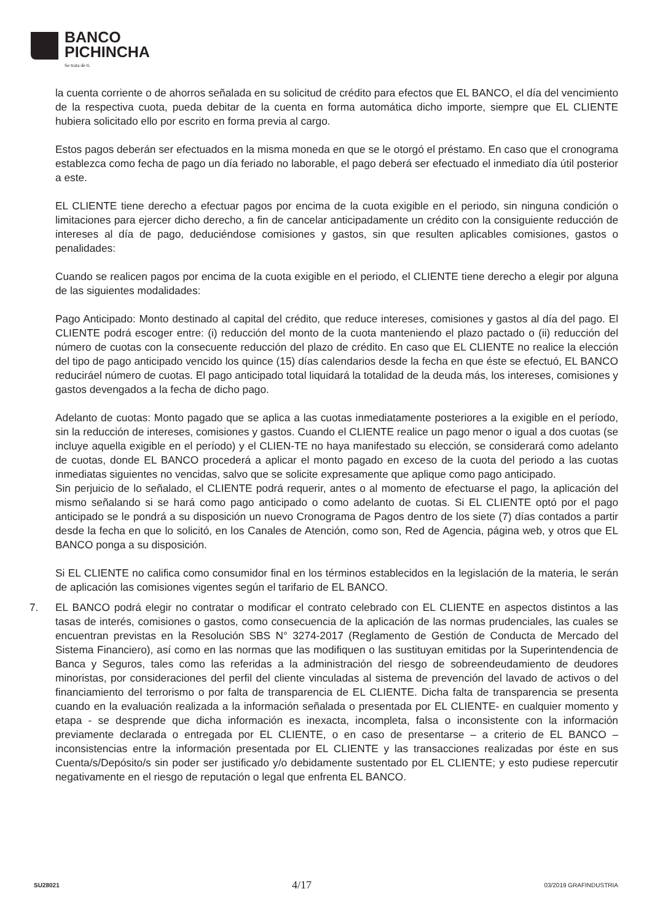BANCO
PICHINCHA
Se trata de ti.
la cuenta corriente o de ahorros señalada en su solicitud de crédito para efectos que EL BANCO, el día del vencimiento de la respectiva cuota, pueda debitar de la cuenta en forma automática dicho importe, siempre que EL CLIENTE hubiera solicitado ello por escrito en forma previa al cargo.
Estos pagos deberán ser efectuados en la misma moneda en que se le otorgó el préstamo. En caso que el cronograma establezca como fecha de pago un día feriado no laborable, el pago deberá ser efectuado el inmediato día útil posterior a este.
EL CLIENTE tiene derecho a efectuar pagos por encima de la cuota exigible en el periodo, sin ninguna condición o limitaciones para ejercer dicho derecho, a fin de cancelar anticipadamente un crédito con la consiguiente reducción de intereses al día de pago, deduciéndose comisiones y gastos, sin que resulten aplicables comisiones, gastos o penalidades:
Cuando se realicen pagos por encima de la cuota exigible en el periodo, el CLIENTE tiene derecho a elegir por alguna de las siguientes modalidades:
Pago Anticipado: Monto destinado al capital del crédito, que reduce intereses, comisiones y gastos al día del pago. El CLIENTE podrá escoger entre: (i) reducción del monto de la cuota manteniendo el plazo pactado o (ii) reducción del número de cuotas con la consecuente reducción del plazo de crédito. En caso que EL CLIENTE no realice la elección del tipo de pago anticipado vencido los quince (15) días calendarios desde la fecha en que éste se efectuó, EL BANCO reduciráel número de cuotas. El pago anticipado total liquidará la totalidad de la deuda más, los intereses, comisiones y gastos devengados a la fecha de dicho pago.
Adelanto de cuotas: Monto pagado que se aplica a las cuotas inmediatamente posteriores a la exigible en el período, sin la reducción de intereses, comisiones y gastos. Cuando el CLIENTE realice un pago menor o igual a dos cuotas (se incluye aquella exigible en el período) y el CLIEN-TE no haya manifestado su elección, se considerará como adelanto de cuotas, donde EL BANCO procederá a aplicar el monto pagado en exceso de la cuota del periodo a las cuotas inmediatas siguientes no vencidas, salvo que se solicite expresamente que aplique como pago anticipado.
Sin perjuicio de lo señalado, el CLIENTE podrá requerir, antes o al momento de efectuarse el pago, la aplicación del mismo señalando si se hará como pago anticipado o como adelanto de cuotas. Si EL CLIENTE optó por el pago anticipado se le pondrá a su disposición un nuevo Cronograma de Pagos dentro de los siete (7) días contados a partir desde la fecha en que lo solicitó, en los Canales de Atención, como son, Red de Agencia, página web, y otros que EL BANCO ponga a su disposición.
Si EL CLIENTE no califica como consumidor final en los términos establecidos en la legislación de la materia, le serán de aplicación las comisiones vigentes según el tarifario de EL BANCO.
7. EL BANCO podrá elegir no contratar o modificar el contrato celebrado con EL CLIENTE en aspectos distintos a las tasas de interés, comisiones o gastos, como consecuencia de la aplicación de las normas prudenciales, las cuales se encuentran previstas en la Resolución SBS N° 3274-2017 (Reglamento de Gestión de Conducta de Mercado del Sistema Financiero), así como en las normas que las modifiquen o las sustituyan emitidas por la Superintendencia de Banca y Seguros, tales como las referidas a la administración del riesgo de sobreendeudamiento de deudores minoristas, por consideraciones del perfil del cliente vinculadas al sistema de prevención del lavado de activos o del financiamiento del terrorismo o por falta de transparencia de EL CLIENTE. Dicha falta de transparencia se presenta cuando en la evaluación realizada a la información señalada o presentada por EL CLIENTE- en cualquier momento y etapa - se desprende que dicha información es inexacta, incompleta, falsa o inconsistente con la información previamente declarada o entregada por EL CLIENTE, o en caso de presentarse – a criterio de EL BANCO – inconsistencias entre la información presentada por EL CLIENTE y las transacciones realizadas por éste en sus Cuenta/s/Depósito/s sin poder ser justificado y/o debidamente sustentado por EL CLIENTE; y esto pudiese repercutir negativamente en el riesgo de reputación o legal que enfrenta EL BANCO.
SU28021 4/17 03/2019 GRAFINDUSTRIA